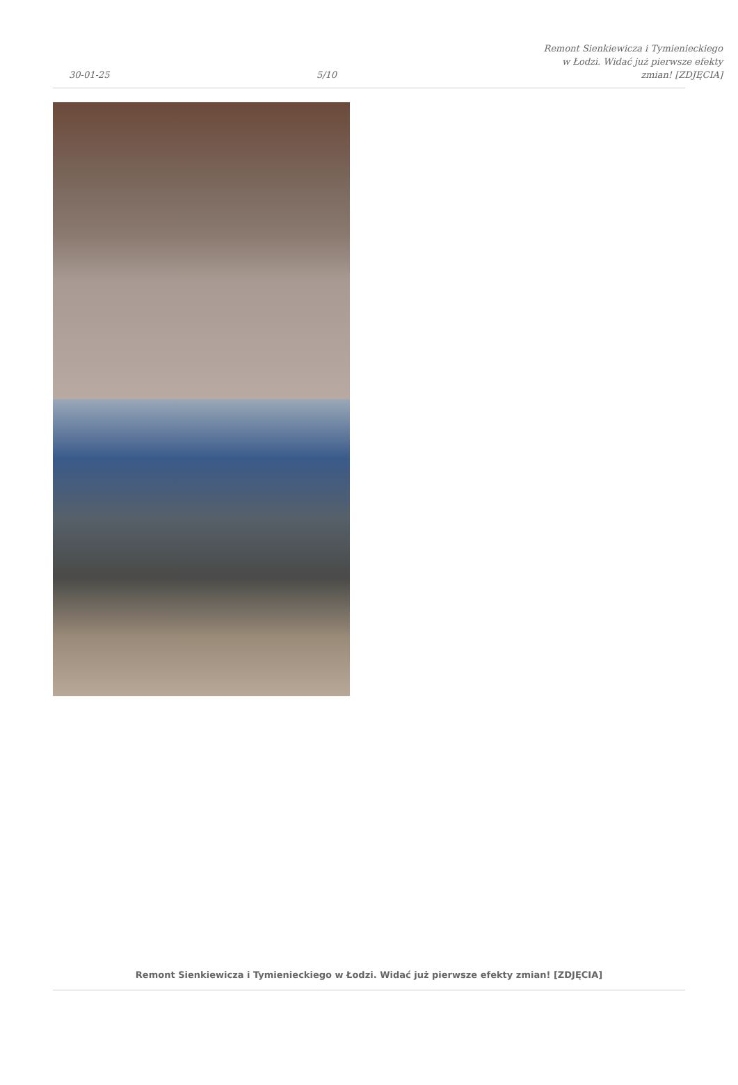30-01-25
5/10
Remont Sienkiewicza i Tymienieckiego
w Łodzi. Widać już pierwsze efekty
zmian! [ZDJĘCIA]
Remont Sienkiewicza i Tymienieckiego w Łodzi. Widać już pierwsze efekty zmian! [ZDJĘCIA]